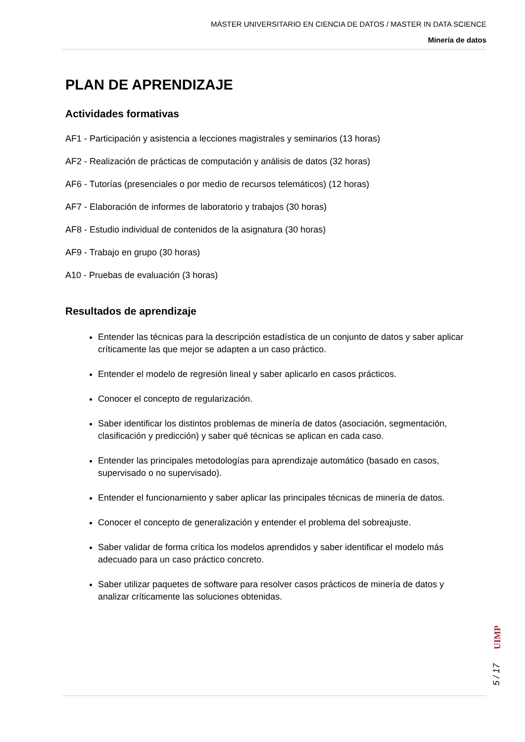MÁSTER UNIVERSITARIO EN CIENCIA DE DATOS / MASTER IN DATA SCIENCE
Minería de datos
PLAN DE APRENDIZAJE
Actividades formativas
AF1 - Participación y asistencia a lecciones magistrales y seminarios (13 horas)
AF2 - Realización de prácticas de computación y análisis de datos (32 horas)
AF6 - Tutorías (presenciales o por medio de recursos telemáticos) (12 horas)
AF7 - Elaboración de informes de laboratorio y trabajos (30 horas)
AF8 - Estudio individual de contenidos de la asignatura (30 horas)
AF9 - Trabajo en grupo (30 horas)
A10 - Pruebas de evaluación (3 horas)
Resultados de aprendizaje
Entender las técnicas para la descripción estadística de un conjunto de datos y saber aplicar críticamente las que mejor se adapten a un caso práctico.
Entender el modelo de regresión lineal y saber aplicarlo en casos prácticos.
Conocer el concepto de regularización.
Saber identificar los distintos problemas de minería de datos (asociación, segmentación, clasificación y predicción) y saber qué técnicas se aplican en cada caso.
Entender las principales metodologías para aprendizaje automático (basado en casos, supervisado o no supervisado).
Entender el funcionamiento y saber aplicar las principales técnicas de minería de datos.
Conocer el concepto de generalización y entender el problema del sobreajuste.
Saber validar de forma crítica los modelos aprendidos y saber identificar el modelo más adecuado para un caso práctico concreto.
Saber utilizar paquetes de software para resolver casos prácticos de minería de datos y analizar críticamente las soluciones obtenidas.
UIMP
5 / 17